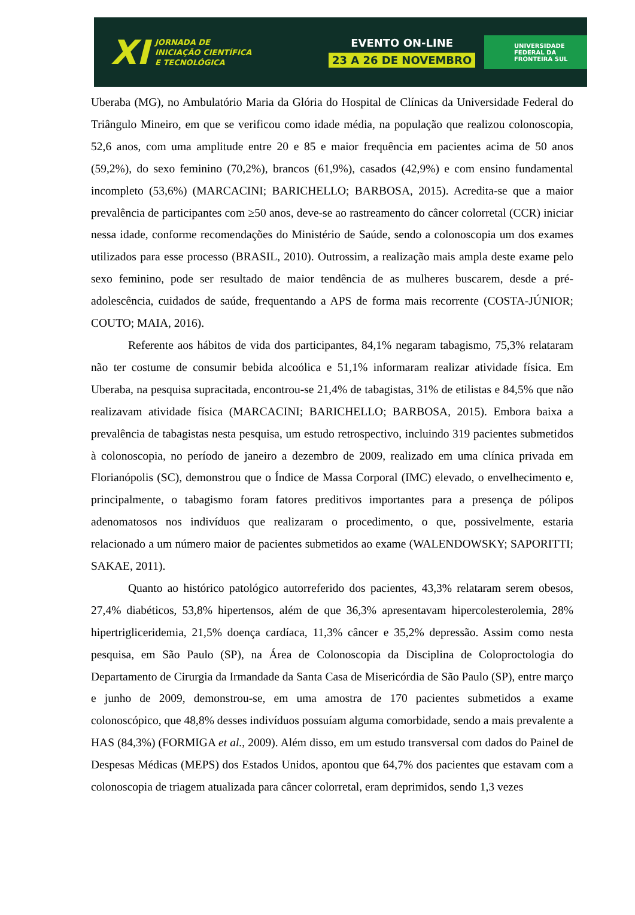XI
JORNADA DE
INICIAÇÃO CIENTÍFICA
E TECNOLÓGICA
EVENTO ON-LINE
23 A 26 DE NOVEMBRO
UNIVERSIDADE
FEDERAL DA
FRONTEIRA SUL
Uberaba (MG), no Ambulatório Maria da Glória do Hospital de Clínicas da Universidade Federal do Triângulo Mineiro, em que se verificou como idade média, na população que realizou colonoscopia, 52,6 anos, com uma amplitude entre 20 e 85 e maior frequência em pacientes acima de 50 anos (59,2%), do sexo feminino (70,2%), brancos (61,9%), casados (42,9%) e com ensino fundamental incompleto (53,6%) (MARCACINI; BARICHELLO; BARBOSA, 2015). Acredita-se que a maior prevalência de participantes com ≥50 anos, deve-se ao rastreamento do câncer colorretal (CCR) iniciar nessa idade, conforme recomendações do Ministério de Saúde, sendo a colonoscopia um dos exames utilizados para esse processo (BRASIL, 2010). Outrossim, a realização mais ampla deste exame pelo sexo feminino, pode ser resultado de maior tendência de as mulheres buscarem, desde a pré-adolescência, cuidados de saúde, frequentando a APS de forma mais recorrente (COSTA-JÚNIOR; COUTO; MAIA, 2016).
Referente aos hábitos de vida dos participantes, 84,1% negaram tabagismo, 75,3% relataram não ter costume de consumir bebida alcoólica e 51,1% informaram realizar atividade física. Em Uberaba, na pesquisa supracitada, encontrou-se 21,4% de tabagistas, 31% de etilistas e 84,5% que não realizavam atividade física (MARCACINI; BARICHELLO; BARBOSA, 2015). Embora baixa a prevalência de tabagistas nesta pesquisa, um estudo retrospectivo, incluindo 319 pacientes submetidos à colonoscopia, no período de janeiro a dezembro de 2009, realizado em uma clínica privada em Florianópolis (SC), demonstrou que o Índice de Massa Corporal (IMC) elevado, o envelhecimento e, principalmente, o tabagismo foram fatores preditivos importantes para a presença de pólipos adenomatosos nos indivíduos que realizaram o procedimento, o que, possivelmente, estaria relacionado a um número maior de pacientes submetidos ao exame (WALENDOWSKY; SAPORITTI; SAKAE, 2011).
Quanto ao histórico patológico autorreferido dos pacientes, 43,3% relataram serem obesos, 27,4% diabéticos, 53,8% hipertensos, além de que 36,3% apresentavam hipercolesterolemia, 28% hipertrigliceridemia, 21,5% doença cardíaca, 11,3% câncer e 35,2% depressão. Assim como nesta pesquisa, em São Paulo (SP), na Área de Colonoscopia da Disciplina de Coloproctologia do Departamento de Cirurgia da Irmandade da Santa Casa de Misericórdia de São Paulo (SP), entre março e junho de 2009, demonstrou-se, em uma amostra de 170 pacientes submetidos a exame colonoscópico, que 48,8% desses indivíduos possuíam alguma comorbidade, sendo a mais prevalente a HAS (84,3%) (FORMIGA et al., 2009). Além disso, em um estudo transversal com dados do Painel de Despesas Médicas (MEPS) dos Estados Unidos, apontou que 64,7% dos pacientes que estavam com a colonoscopia de triagem atualizada para câncer colorretal, eram deprimidos, sendo 1,3 vezes